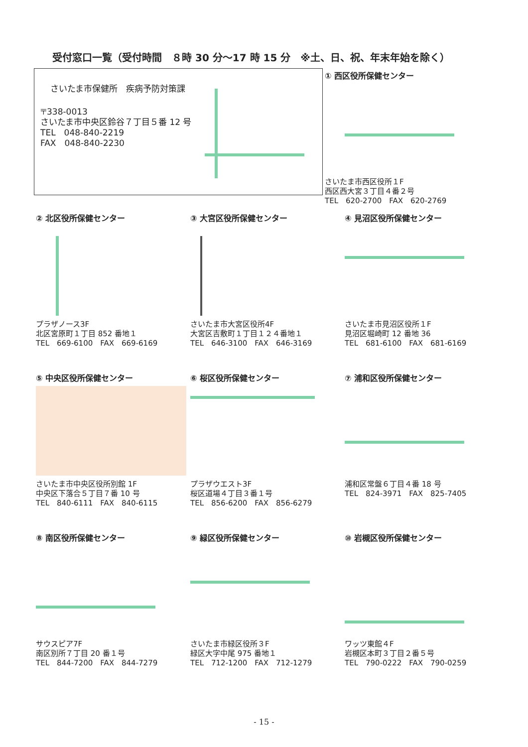受付窓口一覧（受付時間　８時 30 分～17 時 15 分　※土、日、祝、年末年始を除く）
さいたま市保健所　疾病予防対策課
〒338-0013
さいたま市中央区鈴谷７丁目５番 12 号
TEL　048-840-2219
FAX　048-840-2230
① 西区役所保健センター
さいたま市西区役所１F
西区西大宮３丁目４番２号
TEL　620-2700　FAX　620-2769
② 北区役所保健センター
プラザノース3F
北区宮原町１丁目 852 番地１
TEL　669-6100　FAX　669-6169
③ 大宮区役所保健センター
さいたま市大宮区役所4F
大宮区吉敷町１丁目１２４番地１
TEL　646-3100　FAX　646-3169
④ 見沼区役所保健センター
さいたま市見沼区役所１F
見沼区堀崎町 12 番地 36
TEL　681-6100　FAX　681-6169
⑤ 中央区役所保健センター
さいたま市中央区役所別館 1F
中央区下落合５丁目７番 10 号
TEL　840-6111　FAX　840-6115
⑥ 桜区役所保健センター
プラザウエスト3F
桜区道場４丁目３番１号
TEL　856-6200　FAX　856-6279
⑦ 浦和区役所保健センター
浦和区常盤６丁目４番 18 号
TEL　824-3971　FAX　825-7405
⑧ 南区役所保健センター
サウスピア7F
南区別所７丁目 20 番１号
TEL　844-7200　FAX　844-7279
⑨ 緑区役所保健センター
さいたま市緑区役所３F
緑区大字中尾 975 番地１
TEL　712-1200　FAX　712-1279
⑩ 岩槻区役所保健センター
ワッツ東館４F
岩槻区本町３丁目２番５号
TEL　790-0222　FAX　790-0259
- 15 -